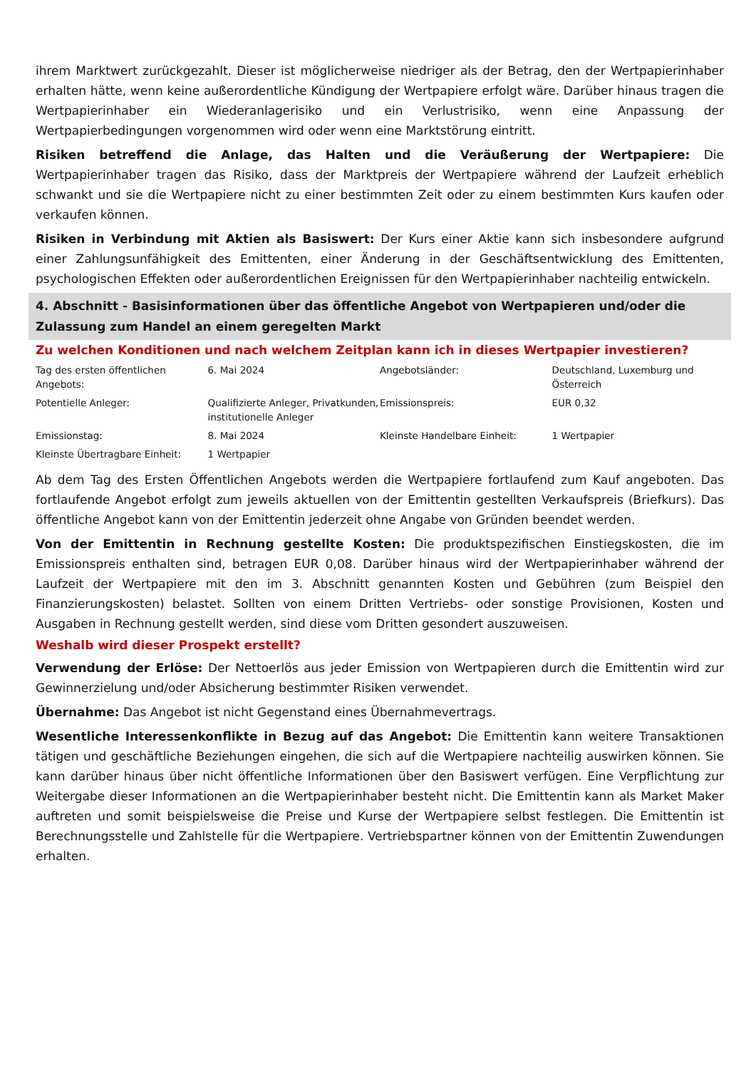ihrem Marktwert zurückgezahlt. Dieser ist möglicherweise niedriger als der Betrag, den der Wertpapierinhaber erhalten hätte, wenn keine außerordentliche Kündigung der Wertpapiere erfolgt wäre. Darüber hinaus tragen die Wertpapierinhaber ein Wiederanlagerisiko und ein Verlustrisiko, wenn eine Anpassung der Wertpapierbedingungen vorgenommen wird oder wenn eine Marktstörung eintritt.
Risiken betreffend die Anlage, das Halten und die Veräußerung der Wertpapiere: Die Wertpapierinhaber tragen das Risiko, dass der Marktpreis der Wertpapiere während der Laufzeit erheblich schwankt und sie die Wertpapiere nicht zu einer bestimmten Zeit oder zu einem bestimmten Kurs kaufen oder verkaufen können.
Risiken in Verbindung mit Aktien als Basiswert: Der Kurs einer Aktie kann sich insbesondere aufgrund einer Zahlungsunfähigkeit des Emittenten, einer Änderung in der Geschäftsentwicklung des Emittenten, psychologischen Effekten oder außerordentlichen Ereignissen für den Wertpapierinhaber nachteilig entwickeln.
4. Abschnitt - Basisinformationen über das öffentliche Angebot von Wertpapieren und/oder die Zulassung zum Handel an einem geregelten Markt
Zu welchen Konditionen und nach welchem Zeitplan kann ich in dieses Wertpapier investieren?
| Tag des ersten öffentlichen Angebots: | 6. Mai 2024 | Angebotsländer: | Deutschland, Luxemburg und Österreich |
| Potentielle Anleger: | Qualifizierte Anleger, Privatkunden, institutionelle Anleger | Emissionspreis: | EUR 0,32 |
| Emissionstag: | 8. Mai 2024 | Kleinste Handelbare Einheit: | 1 Wertpapier |
| Kleinste Übertragbare Einheit: | 1 Wertpapier | | |
Ab dem Tag des Ersten Öffentlichen Angebots werden die Wertpapiere fortlaufend zum Kauf angeboten. Das fortlaufende Angebot erfolgt zum jeweils aktuellen von der Emittentin gestellten Verkaufspreis (Briefkurs). Das öffentliche Angebot kann von der Emittentin jederzeit ohne Angabe von Gründen beendet werden.
Von der Emittentin in Rechnung gestellte Kosten: Die produktspezifischen Einstiegskosten, die im Emissionspreis enthalten sind, betragen EUR 0,08. Darüber hinaus wird der Wertpapierinhaber während der Laufzeit der Wertpapiere mit den im 3. Abschnitt genannten Kosten und Gebühren (zum Beispiel den Finanzierungskosten) belastet. Sollten von einem Dritten Vertriebs- oder sonstige Provisionen, Kosten und Ausgaben in Rechnung gestellt werden, sind diese vom Dritten gesondert auszuweisen.
Weshalb wird dieser Prospekt erstellt?
Verwendung der Erlöse: Der Nettoerlös aus jeder Emission von Wertpapieren durch die Emittentin wird zur Gewinnerzielung und/oder Absicherung bestimmter Risiken verwendet.
Übernahme: Das Angebot ist nicht Gegenstand eines Übernahmevertrags.
Wesentliche Interessenkonflikte in Bezug auf das Angebot: Die Emittentin kann weitere Transaktionen tätigen und geschäftliche Beziehungen eingehen, die sich auf die Wertpapiere nachteilig auswirken können. Sie kann darüber hinaus über nicht öffentliche Informationen über den Basiswert verfügen. Eine Verpflichtung zur Weitergabe dieser Informationen an die Wertpapierinhaber besteht nicht. Die Emittentin kann als Market Maker auftreten und somit beispielsweise die Preise und Kurse der Wertpapiere selbst festlegen. Die Emittentin ist Berechnungsstelle und Zahlstelle für die Wertpapiere. Vertriebspartner können von der Emittentin Zuwendungen erhalten.